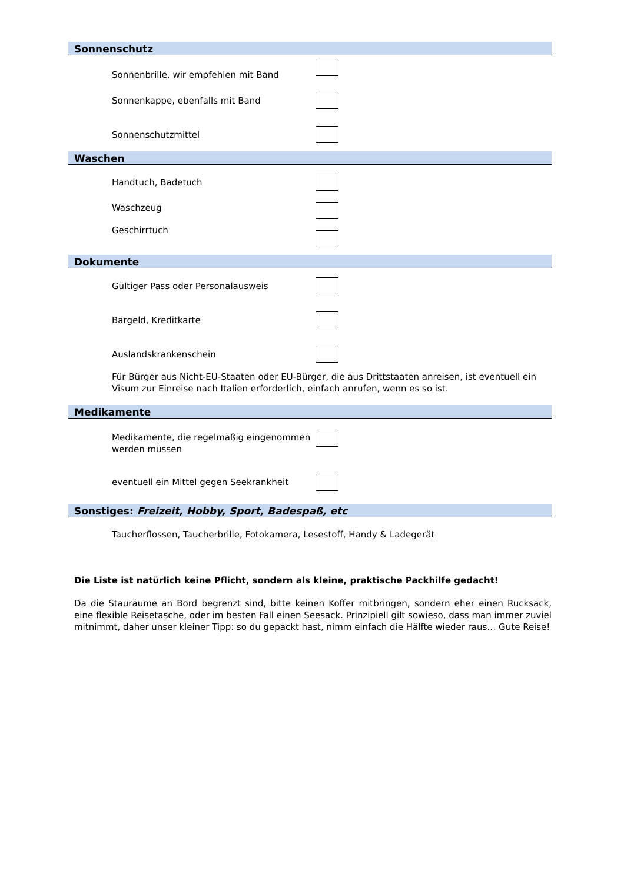Sonnenschutz
Sonnenbrille, wir empfehlen mit Band
Sonnenkappe, ebenfalls mit Band
Sonnenschutzmittel
Waschen
Handtuch, Badetuch
Waschzeug
Geschirrtuch
Dokumente
Gültiger Pass oder Personalausweis
Bargeld, Kreditkarte
Auslandskrankenschein
Für Bürger aus Nicht-EU-Staaten oder EU-Bürger, die aus Drittstaaten anreisen, ist eventuell ein Visum zur Einreise nach Italien erforderlich, einfach anrufen, wenn es so ist.
Medikamente
Medikamente, die regelmäßig eingenommen werden müssen
eventuell ein Mittel gegen Seekrankheit
Sonstiges: Freizeit, Hobby, Sport, Badespaß, etc
Taucherflossen, Taucherbrille, Fotokamera, Lesestoff, Handy & Ladegerät
Die Liste ist natürlich keine Pflicht, sondern als kleine, praktische Packhilfe gedacht!
Da die Stauräume an Bord begrenzt sind, bitte keinen Koffer mitbringen, sondern eher einen Rucksack, eine flexible Reisetasche, oder im besten Fall einen Seesack. Prinzipiell gilt sowieso, dass man immer zuviel mitnimmt, daher unser kleiner Tipp: so du gepackt hast, nimm einfach die Hälfte wieder raus… Gute Reise!